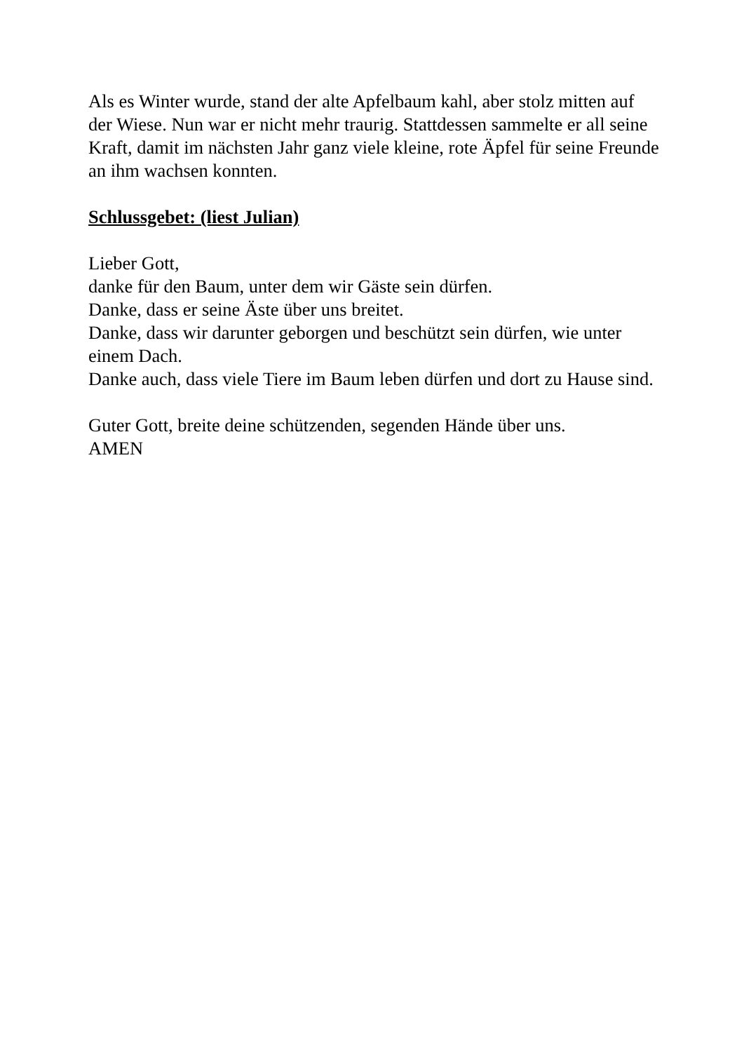Als es Winter wurde, stand der alte Apfelbaum kahl, aber stolz mitten auf der Wiese. Nun war er nicht mehr traurig. Stattdessen sammelte er all seine Kraft, damit im nächsten Jahr ganz viele kleine, rote Äpfel für seine Freunde an ihm wachsen konnten.
Schlussgebet: (liest Julian)
Lieber Gott,
danke für den Baum, unter dem wir Gäste sein dürfen.
Danke, dass er seine Äste über uns breitet.
Danke, dass wir darunter geborgen und beschützt sein dürfen, wie unter einem Dach.
Danke auch, dass viele Tiere im Baum leben dürfen und dort zu Hause sind.
Guter Gott, breite deine schützenden, segenden Hände über uns.
AMEN